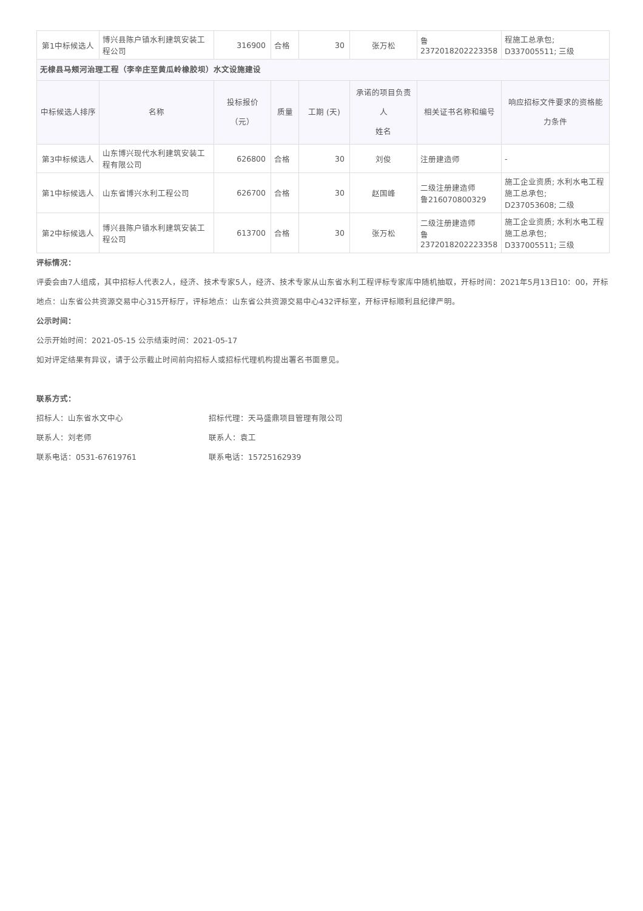| 第1中标候选人 | 博兴县陈户镇水利建筑安装工程公司 | 316900 | 合格 | 30 | 张万松 | 鲁 2372018202223358 | 程施工总承包; D337005511; 三级 |
| 无棣县马颊河治理工程（李辛庄至黄瓜岭橡胶坝）水文设施建设 | | | | | | | |
| 中标候选人排序 | 名称 | 投标报价 （元） | 质量 | 工期 (天) | 承诺的项目负责人 姓名 | 相关证书名称和编号 | 响应招标文件要求的资格能 力条件 |
| 第3中标候选人 | 山东博兴现代水利建筑安装工程有限公司 | 626800 | 合格 | 30 | 刘俊 | 注册建造师 | - |
| 第1中标候选人 | 山东省博兴水利工程公司 | 626700 | 合格 | 30 | 赵国峰 | 二级注册建造师 鲁216070800329 | 施工企业资质; 水利水电工程施工总承包; D237053608; 二级 |
| 第2中标候选人 | 博兴县陈户镇水利建筑安装工程公司 | 613700 | 合格 | 30 | 张万松 | 二级注册建造师 鲁 2372018202223358 | 施工企业资质; 水利水电工程施工总承包; D337005511; 三级 |
评标情况：
评委会由7人组成，其中招标人代表2人，经济、技术专家5人，经济、技术专家从山东省水利工程评标专家库中随机抽取，开标时间：2021年5月13日10：00，开标地点：山东省公共资源交易中心315开标厅，评标地点：山东省公共资源交易中心432评标室，开标评标顺利且纪律严明。
公示时间：
公示开始时间：2021-05-15 公示结束时间：2021-05-17
如对评定结果有异议，请于公示截止时间前向招标人或招标代理机构提出署名书面意见。
联系方式：
招标人：山东省水文中心 招标代理：天马盛鼎项目管理有限公司
联系人：刘老师 联系人：袁工
联系电话：0531-67619761 联系电话：15725162939